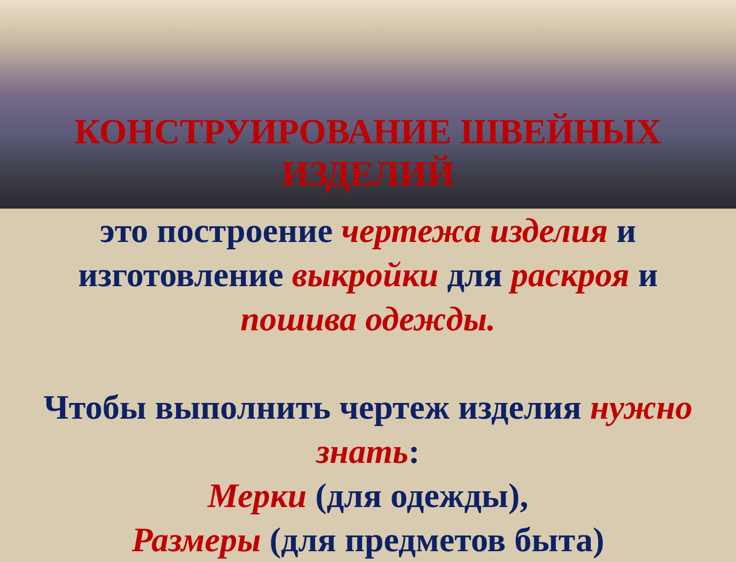КОНСТРУИРОВАНИЕ ШВЕЙНЫХ
ИЗДЕЛИЙ
это построение чертежа изделия и изготовление выкройки для раскроя и пошива одежды.
Чтобы выполнить чертеж изделия нужно знать:
Мерки (для одежды),
Размеры (для предметов быта)